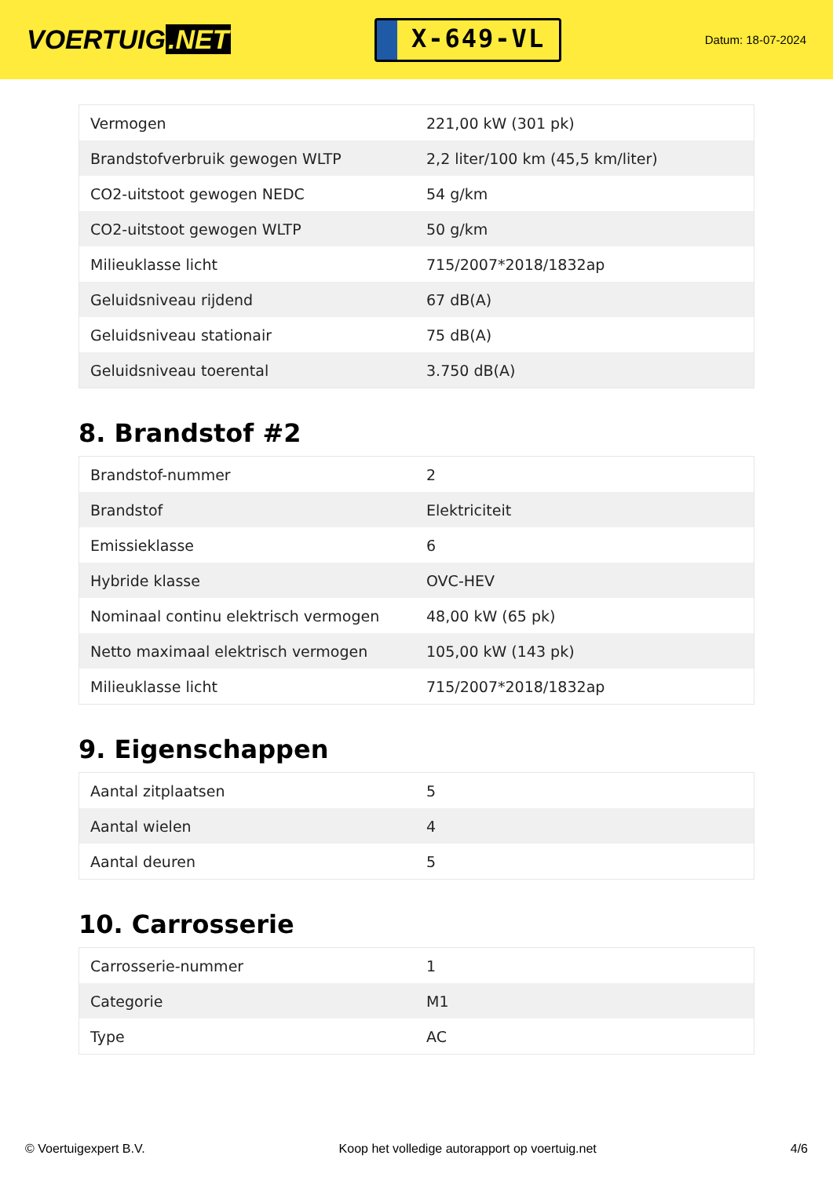VOERTUIG.NET
X-649-VL
Datum: 18-07-2024
| Vermogen | 221,00 kW (301 pk) |
| Brandstofverbruik gewogen WLTP | 2,2 liter/100 km (45,5 km/liter) |
| CO2-uitstoot gewogen NEDC | 54 g/km |
| CO2-uitstoot gewogen WLTP | 50 g/km |
| Milieuklasse licht | 715/2007*2018/1832ap |
| Geluidsniveau rijdend | 67 dB(A) |
| Geluidsniveau stationair | 75 dB(A) |
| Geluidsniveau toerental | 3.750 dB(A) |
8. Brandstof #2
| Brandstof-nummer | 2 |
| Brandstof | Elektriciteit |
| Emissieklasse | 6 |
| Hybride klasse | OVC-HEV |
| Nominaal continu elektrisch vermogen | 48,00 kW (65 pk) |
| Netto maximaal elektrisch vermogen | 105,00 kW (143 pk) |
| Milieuklasse licht | 715/2007*2018/1832ap |
9. Eigenschappen
| Aantal zitplaatsen | 5 |
| Aantal wielen | 4 |
| Aantal deuren | 5 |
10. Carrosserie
| Carrosserie-nummer | 1 |
| Categorie | M1 |
| Type | AC |
© Voertuigexpert B.V. Koop het volledige autorapport op voertuig.net 4/6